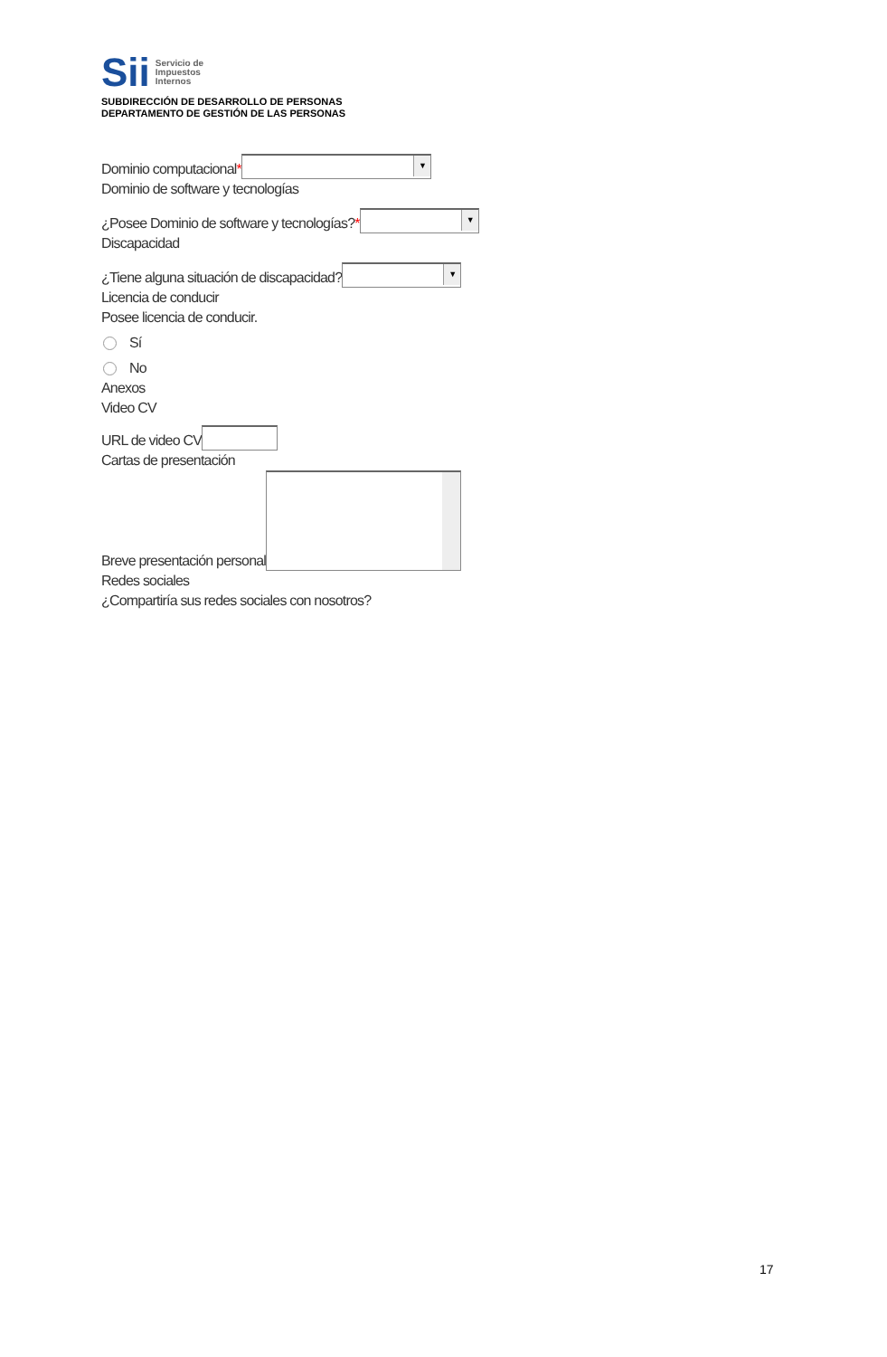Sii
Servicio de
Impuestos
Internos
SUBDIRECCIÓN DE DESARROLLO DE PERSONAS
DEPARTAMENTO DE GESTIÓN DE LAS PERSONAS
Dominio computacional* ▼
Dominio de software y tecnologías
¿Posee Dominio de software y tecnologías?* ▼
Discapacidad
¿Tiene alguna situación de discapacidad? ▼
Licencia de conducir
Posee licencia de conducir.
Sí
No
Anexos
Video CV
URL de video CV
Cartas de presentación
Breve presentación personal
Redes sociales
¿Compartiría sus redes sociales con nosotros?
17